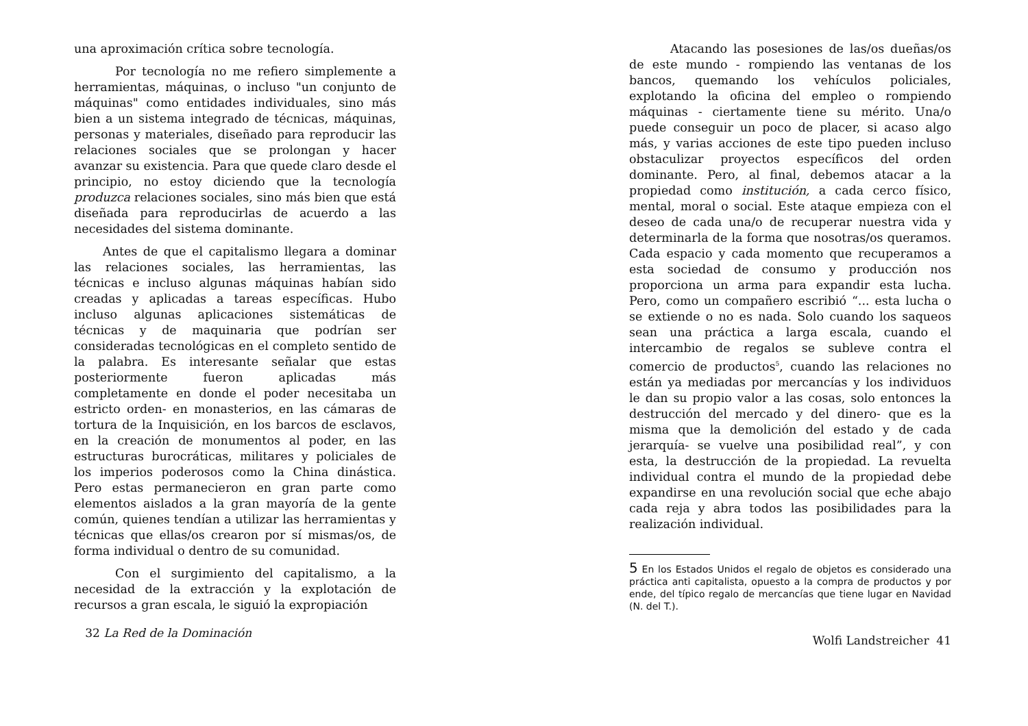una aproximación crítica sobre tecnología.
Por tecnología no me refiero simplemente a herramientas, máquinas, o incluso "un conjunto de máquinas" como entidades individuales, sino más bien a un sistema integrado de técnicas, máquinas, personas y materiales, diseñado para reproducir las relaciones sociales que se prolongan y hacer avanzar su existencia. Para que quede claro desde el principio, no estoy diciendo que la tecnología produzca relaciones sociales, sino más bien que está diseñada para reproducirlas de acuerdo a las necesidades del sistema dominante.
Antes de que el capitalismo llegara a dominar las relaciones sociales, las herramientas, las técnicas e incluso algunas máquinas habían sido creadas y aplicadas a tareas específicas. Hubo incluso algunas aplicaciones sistemáticas de técnicas y de maquinaria que podrían ser consideradas tecnológicas en el completo sentido de la palabra. Es interesante señalar que estas posteriormente fueron aplicadas más completamente en donde el poder necesitaba un estricto orden- en monasterios, en las cámaras de tortura de la Inquisición, en los barcos de esclavos, en la creación de monumentos al poder, en las estructuras burocráticas, militares y policiales de los imperios poderosos como la China dinástica. Pero estas permanecieron en gran parte como elementos aislados a la gran mayoría de la gente común, quienes tendían a utilizar las herramientas y técnicas que ellas/os crearon por sí mismas/os, de forma individual o dentro de su comunidad.
Con el surgimiento del capitalismo, a la necesidad de la extracción y la explotación de recursos a gran escala, le siguió la expropiación
32 La Red de la Dominación
Atacando las posesiones de las/os dueñas/os de este mundo - rompiendo las ventanas de los bancos, quemando los vehículos policiales, explotando la oficina del empleo o rompiendo máquinas - ciertamente tiene su mérito. Una/o puede conseguir un poco de placer, si acaso algo más, y varias acciones de este tipo pueden incluso obstaculizar proyectos específicos del orden dominante. Pero, al final, debemos atacar a la propiedad como institución, a cada cerco físico, mental, moral o social. Este ataque empieza con el deseo de cada una/o de recuperar nuestra vida y determinarla de la forma que nosotras/os queramos. Cada espacio y cada momento que recuperamos a esta sociedad de consumo y producción nos proporciona un arma para expandir esta lucha. Pero, como un compañero escribió “... esta lucha o se extiende o no es nada. Solo cuando los saqueos sean una práctica a larga escala, cuando el intercambio de regalos se subleve contra el comercio de productos<sup>5</sup>, cuando las relaciones no están ya mediadas por mercancías y los individuos le dan su propio valor a las cosas, solo entonces la destrucción del mercado y del dinero- que es la misma que la demolición del estado y de cada jerarquía- se vuelve una posibilidad real”, y con esta, la destrucción de la propiedad. La revuelta individual contra el mundo de la propiedad debe expandirse en una revolución social que eche abajo cada reja y abra todos las posibilidades para la realización individual.
5 En los Estados Unidos el regalo de objetos es considerado una práctica anti capitalista, opuesto a la compra de productos y por ende, del típico regalo de mercancías que tiene lugar en Navidad (N. del T.).
Wolfi Landstreicher 41